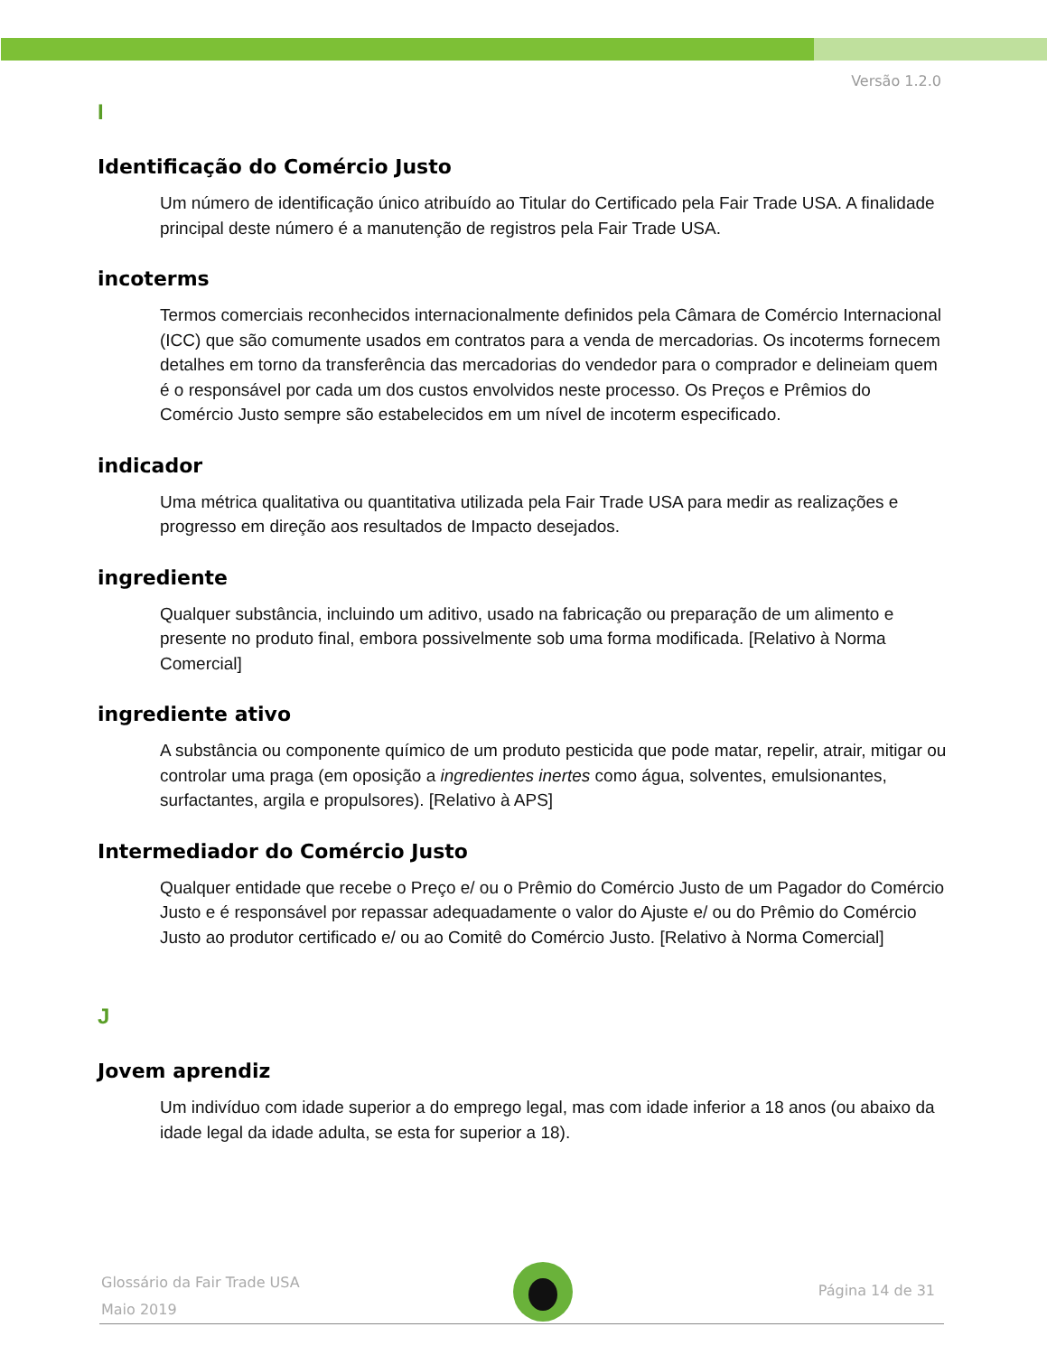Versão 1.2.0
I
Identificação do Comércio Justo
Um número de identificação único atribuído ao Titular do Certificado pela Fair Trade USA. A finalidade principal deste número é a manutenção de registros pela Fair Trade USA.
incoterms
Termos comerciais reconhecidos internacionalmente definidos pela Câmara de Comércio Internacional (ICC) que são comumente usados em contratos para a venda de mercadorias. Os incoterms fornecem detalhes em torno da transferência das mercadorias do vendedor para o comprador e delineiam quem é o responsável por cada um dos custos envolvidos neste processo. Os Preços e Prêmios do Comércio Justo sempre são estabelecidos em um nível de incoterm especificado.
indicador
Uma métrica qualitativa ou quantitativa utilizada pela Fair Trade USA para medir as realizações e progresso em direção aos resultados de Impacto desejados.
ingrediente
Qualquer substância, incluindo um aditivo, usado na fabricação ou preparação de um alimento e presente no produto final, embora possivelmente sob uma forma modificada. [Relativo à Norma Comercial]
ingrediente ativo
A substância ou componente químico de um produto pesticida que pode matar, repelir, atrair, mitigar ou controlar uma praga (em oposição a ingredientes inertes como água, solventes, emulsionantes, surfactantes, argila e propulsores). [Relativo à APS]
Intermediador do Comércio Justo
Qualquer entidade que recebe o Preço e/ ou o Prêmio do Comércio Justo de um Pagador do Comércio Justo e é responsável por repassar adequadamente o valor do Ajuste e/ ou do Prêmio do Comércio Justo ao produtor certificado e/ ou ao Comitê do Comércio Justo. [Relativo à Norma Comercial]
J
Jovem aprendiz
Um indivíduo com idade superior a do emprego legal, mas com idade inferior a 18 anos (ou abaixo da idade legal da idade adulta, se esta for superior a 18).
Glossário da Fair Trade USA
Maio 2019
Página 14 de 31